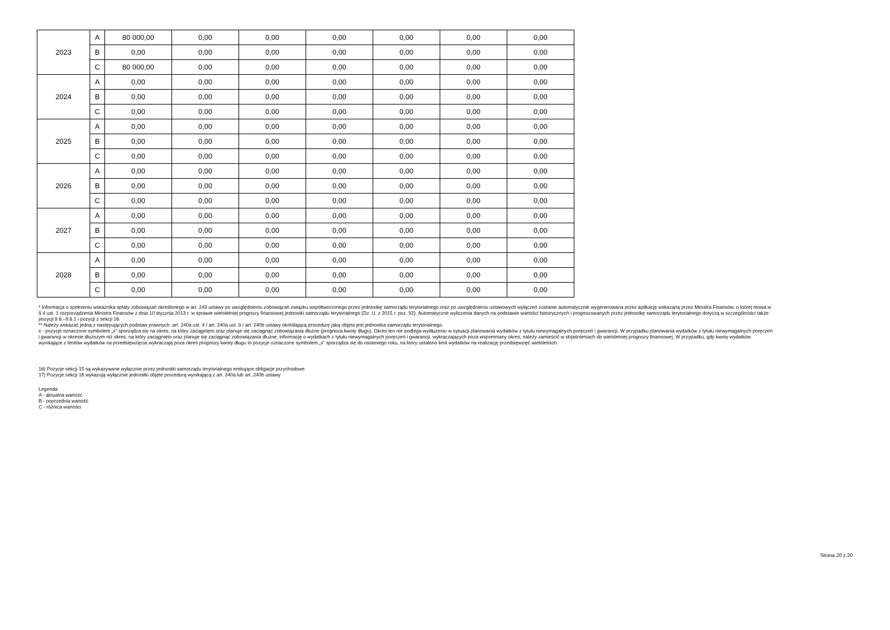| 2023 | A | 80 000,00 | 0,00 | 0,00 | 0,00 | 0,00 | 0,00 | 0,00 |
| | B | 0,00 | 0,00 | 0,00 | 0,00 | 0,00 | 0,00 | 0,00 |
| | C | 80 000,00 | 0,00 | 0,00 | 0,00 | 0,00 | 0,00 | 0,00 |
| 2024 | A | 0,00 | 0,00 | 0,00 | 0,00 | 0,00 | 0,00 | 0,00 |
| | B | 0,00 | 0,00 | 0,00 | 0,00 | 0,00 | 0,00 | 0,00 |
| | C | 0,00 | 0,00 | 0,00 | 0,00 | 0,00 | 0,00 | 0,00 |
| 2025 | A | 0,00 | 0,00 | 0,00 | 0,00 | 0,00 | 0,00 | 0,00 |
| | B | 0,00 | 0,00 | 0,00 | 0,00 | 0,00 | 0,00 | 0,00 |
| | C | 0,00 | 0,00 | 0,00 | 0,00 | 0,00 | 0,00 | 0,00 |
| 2026 | A | 0,00 | 0,00 | 0,00 | 0,00 | 0,00 | 0,00 | 0,00 |
| | B | 0,00 | 0,00 | 0,00 | 0,00 | 0,00 | 0,00 | 0,00 |
| | C | 0,00 | 0,00 | 0,00 | 0,00 | 0,00 | 0,00 | 0,00 |
| 2027 | A | 0,00 | 0,00 | 0,00 | 0,00 | 0,00 | 0,00 | 0,00 |
| | B | 0,00 | 0,00 | 0,00 | 0,00 | 0,00 | 0,00 | 0,00 |
| | C | 0,00 | 0,00 | 0,00 | 0,00 | 0,00 | 0,00 | 0,00 |
| 2028 | A | 0,00 | 0,00 | 0,00 | 0,00 | 0,00 | 0,00 | 0,00 |
| | B | 0,00 | 0,00 | 0,00 | 0,00 | 0,00 | 0,00 | 0,00 |
| | C | 0,00 | 0,00 | 0,00 | 0,00 | 0,00 | 0,00 | 0,00 |
* Informacja o spełnieniu wskaźnika spłaty zobowiązań określonego w art. 243 ustawy po uwzględnieniu zobowiązań związku współtworzonego przez jednostkę samorządu terytorialnego oraz po uwzględnieniu ustawowych wyłączeń zostanie automatycznie wygenerowana przez aplikację wskazaną przez Ministra Finansów, o której mowa w § 4 ust. 1 rozporządzenia Ministra Finansów z dnia 10 stycznia 2013 r. w sprawie wieloletniej prognozy finansowej jednostki samorządu terytorialnego (Dz. U. z 2015 r. poz. 92). Automatyczne wyliczenia danych na podstawie wartości historycznych i prognozowanych przez jednostkę samorządu terytorialnego dotyczą w szczególności także pozycji 9.6.–9.6.1 i pozycji z sekcji 16.
** Należy wskazać jedną z następujących podstaw prawnych: art. 240a ust. 4 / art. 240a ust. 8 / art. 240b ustawy określającą procedurę jaką objęta jest jednostka samorządu terytorialnego.
x - pozycje oznaczone symbolem „x” sporządza się na okres, na który zaciągnięto oraz planuje się zaciągnąć zobowiązania dłużne (prognoza kwoty długu). Okres ten nie podlega wydłużeniu w sytuacji planowania wydatków z tytułu niewymagalnych poręczeń i gwarancji. W przypadku planowania wydatków z tytułu niewymagalnych poręczeń i gwarancji w okresie dłuższym niż okres, na który zaciągnięto oraz planuje się zaciągnąć zobowiązania dłużne, informację o wydatkach z tytułu niewymagalnych poręczeń i gwarancji, wykraczających poza wspomniany okres, należy zamieścić w objaśnieniach do wieloletniej prognozy finansowej. W przypadku, gdy kwoty wydatków wynikające z limitów wydatków na przedsięwzięcia wykraczają poza okres prognozy kwoty długu to pozycje oznaczone symbolem „x” sporządza się do ostatniego roku, na który ustalono limit wydatków na realizację przedsięwzięć wieloletnich.
16) Pozycje sekcji 15 są wykazywane wyłącznie przez jednostki samorządu terytorialnego emitujące obligacje przychodowe.
17) Pozycje sekcji 16 wykazują wyłącznie jednostki objęte procedurą wynikającą z art. 240a lub art. 240b ustawy
Legenda:
A - aktualna wartość
B - poprzednia wartość
C - różnica wartości
Strona 20 z 20